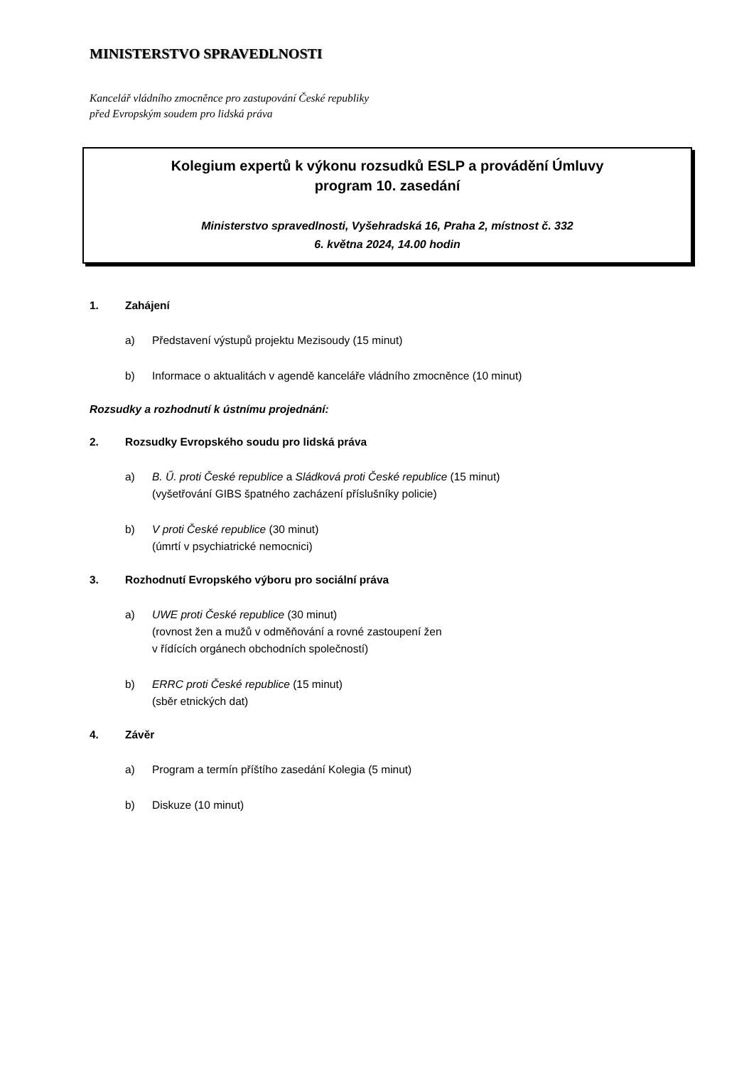MINISTERSTVO SPRAVEDLNOSTI
Kancelář vládního zmocněnce pro zastupování České republiky
před Evropským soudem pro lidská práva
Kolegium expertů k výkonu rozsudků ESLP a provádění Úmluvy
program 10. zasedání
Ministerstvo spravedlnosti, Vyšehradská 16, Praha 2, místnost č. 332
6. května 2024, 14.00 hodin
1. Zahájení
a) Představení výstupů projektu Mezisoudy (15 minut)
b) Informace o aktualitách v agendě kanceláře vládního zmocněnce (10 minut)
Rozsudky a rozhodnutí k ústnímu projednání:
2. Rozsudky Evropského soudu pro lidská práva
a) B. Ű. proti České republice a Sládková proti České republice (15 minut)
(vyšetřování GIBS špatného zacházení příslušníky policie)
b) V proti České republice (30 minut)
(úmrtí v psychiatrické nemocnici)
3. Rozhodnutí Evropského výboru pro sociální práva
a) UWE proti České republice (30 minut)
(rovnost žen a mužů v odměňování a rovné zastoupení žen
v řídících orgánech obchodních společností)
b) ERRC proti České republice (15 minut)
(sběr etnických dat)
4. Závěr
a) Program a termín příštího zasedání Kolegia (5 minut)
b) Diskuze (10 minut)